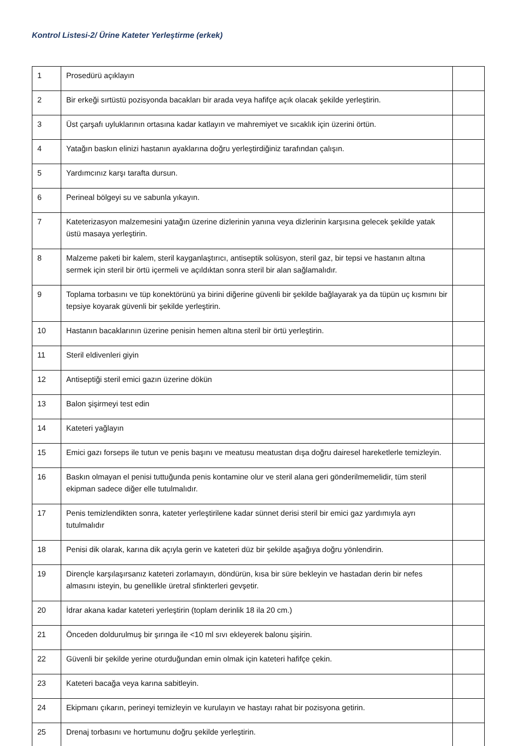Kontrol Listesi-2/ Ürine Kateter Yerleştirme (erkek)
| 1 | Prosedürü açıklayın | |
| 2 | Bir erkeği sırtüstü pozisyonda bacakları bir arada veya hafifçe açık olacak şekilde yerleştirin. | |
| 3 | Üst çarşafı uyluklarının ortasına kadar katlayın ve mahremiyet ve sıcaklık için üzerini örtün. | |
| 4 | Yatağın baskın elinizi hastanın ayaklarına doğru yerleştirdiğiniz tarafından çalışın. | |
| 5 | Yardımcınız karşı tarafta dursun. | |
| 6 | Perineal bölgeyi su ve sabunla yıkayın. | |
| 7 | Kateterizasyon malzemesini yatağın üzerine dizlerinin yanına veya dizlerinin karşısına gelecek şekilde yatak üstü masaya yerleştirin. | |
| 8 | Malzeme paketi bir kalem, steril kayganlaştırıcı, antiseptik solüsyon, steril gaz, bir tepsi ve hastanın altına sermek için steril bir örtü içermeli ve açıldıktan sonra steril bir alan sağlamalıdır. | |
| 9 | Toplama torbasını ve tüp konektörünü ya birini diğerine güvenli bir şekilde bağlayarak ya da tüpün uç kısmını bir tepsiye koyarak güvenli bir şekilde yerleştirin. | |
| 10 | Hastanın bacaklarının üzerine penisin hemen altına steril bir örtü yerleştirin. | |
| 11 | Steril eldivenleri giyin | |
| 12 | Antiseptiği steril emici gazın üzerine dökün | |
| 13 | Balon şişirmeyi test edin | |
| 14 | Kateteri yağlayın | |
| 15 | Emici gazı forseps ile tutun ve penis başını ve meatusu meatustan dışa doğru dairesel hareketlerle temizleyin. | |
| 16 | Baskın olmayan el penisi tuttuğunda penis kontamine olur ve steril alana geri gönderilmemelidir, tüm steril ekipman sadece diğer elle tutulmalıdır. | |
| 17 | Penis temizlendikten sonra, kateter yerleştirilene kadar sünnet derisi steril bir emici gaz yardımıyla ayrı tutulmalıdır | |
| 18 | Penisi dik olarak, karına dik açıyla gerin ve kateteri düz bir şekilde aşağıya doğru yönlendirin. | |
| 19 | Dirençle karşılaşırsanız kateteri zorlamayın, döndürün, kısa bir süre bekleyin ve hastadan derin bir nefes almasını isteyin, bu genellikle üretral sfinkterleri gevşetir. | |
| 20 | İdrar akana kadar kateteri yerleştirin (toplam derinlik 18 ila 20 cm.) | |
| 21 | Önceden doldurulmuş bir şırınga ile <10 ml sıvı ekleyerek balonu şişirin. | |
| 22 | Güvenli bir şekilde yerine oturduğundan emin olmak için kateteri hafifçe çekin. | |
| 23 | Kateteri bacağa veya karına sabitleyin. | |
| 24 | Ekipmanı çıkarın, perineyi temizleyin ve kurulayın ve hastayı rahat bir pozisyona getirin. | |
| 25 | Drenaj torbasını ve hortumunu doğru şekilde yerleştirin. | |